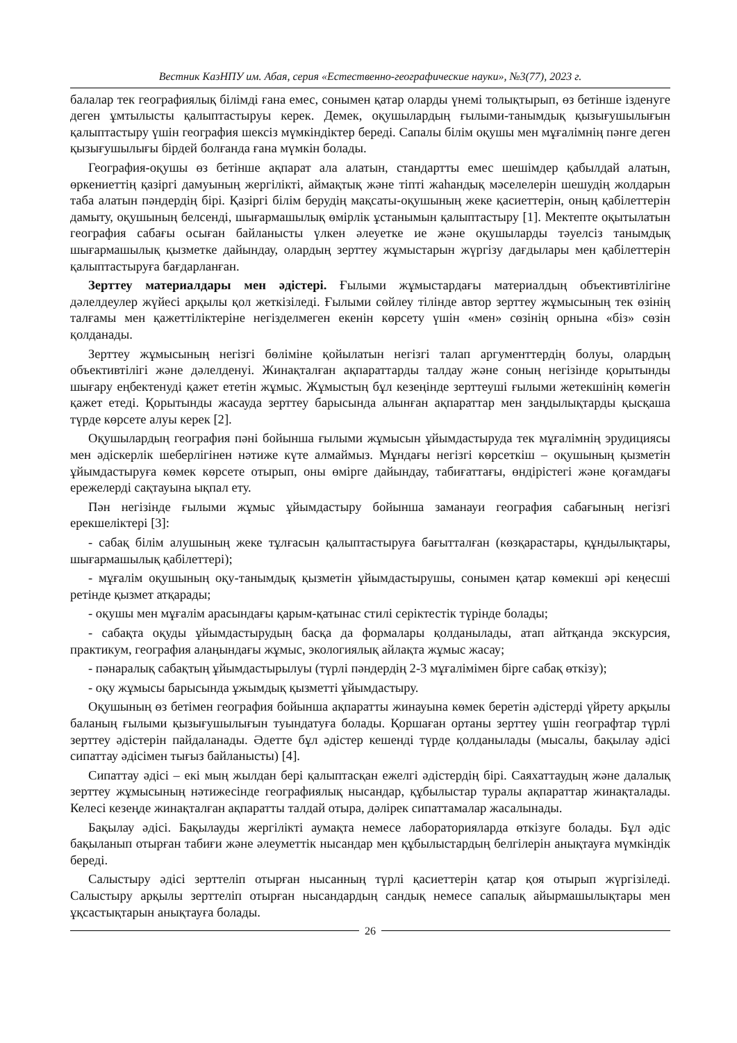Вестник КазНПУ им. Абая, серия «Естественно-географические науки», №3(77), 2023 г.
балалар тек географиялық білімді ғана емес, сонымен қатар оларды үнемі толықтырып, өз бетінше ізденуге деген ұмтылысты қалыптастыруы керек. Демек, оқушылардың ғылыми-танымдық қызығушылығын қалыптастыру үшін география шексіз мүмкіндіктер береді. Сапалы білім оқушы мен мұғалімнің пәнге деген қызығушылығы бірдей болғанда ғана мүмкін болады.
География-оқушы өз бетінше ақпарат ала алатын, стандартты емес шешімдер қабылдай алатын, өркениеттің қазіргі дамуының жергілікті, аймақтық және тіпті жаһандық мәселелерін шешудің жолдарын таба алатын пәндердің бірі. Қазіргі білім берудің мақсаты-оқушының жеке қасиеттерін, оның қабілеттерін дамыту, оқушының белсенді, шығармашылық өмірлік ұстанымын қалыптастыру [1]. Мектепте оқытылатын география сабағы осыған байланысты үлкен әлеуетке ие және оқушыларды тәуелсіз танымдық шығармашылық қызметке дайындау, олардың зерттеу жұмыстарын жүргізу дағдылары мен қабілеттерін қалыптастыруға бағдарланған.
Зерттеу материалдары мен әдістері. Ғылыми жұмыстардағы материалдың объективтілігіне дәлелдеулер жүйесі арқылы қол жеткізіледі. Ғылыми сөйлеу тілінде автор зерттеу жұмысының тек өзінің талғамы мен қажеттіліктеріне негізделмеген екенін көрсету үшін «мен» сөзінің орнына «біз» сөзін қолданады.
Зерттеу жұмысының негізгі бөліміне қойылатын негізгі талап аргументтердің болуы, олардың объективтілігі және дәлелденуі. Жинақталған ақпараттарды талдау және соның негізінде қорытынды шығару еңбектенуді қажет ететін жұмыс. Жұмыстың бұл кезеңінде зерттеуші ғылыми жетекшінің көмегін қажет етеді. Қорытынды жасауда зерттеу барысында алынған ақпараттар мен заңдылықтарды қысқаша түрде көрсете алуы керек [2].
Оқушылардың география пәні бойынша ғылыми жұмысын ұйымдастыруда тек мұғалімнің эрудициясы мен әдіскерлік шеберлігінен нәтиже күте алмаймыз. Мұндағы негізгі көрсеткіш – оқушының қызметін ұйымдастыруға көмек көрсете отырып, оны өмірге дайындау, табиғаттағы, өндірістегі және қоғамдағы ережелерді сақтауына ықпал ету.
Пән негізінде ғылыми жұмыс ұйымдастыру бойынша заманауи география сабағының негізгі ерекшеліктері [3]:
- сабақ білім алушының жеке тұлғасын қалыптастыруға бағытталған (көзқарастары, құндылықтары, шығармашылық қабілеттері);
- мұғалім оқушының оқу-танымдық қызметін ұйымдастырушы, сонымен қатар көмекші әрі кеңесші ретінде қызмет атқарады;
- оқушы мен мұғалім арасындағы қарым-қатынас стилі серіктестік түрінде болады;
- сабақта оқуды ұйымдастырудың басқа да формалары қолданылады, атап айтқанда экскурсия, практикум, география алаңындағы жұмыс, экологиялық айлақта жұмыс жасау;
- пәнаралық сабақтың ұйымдастырылуы (түрлі пәндердің 2-3 мұғалімімен бірге сабақ өткізу);
- оқу жұмысы барысында ұжымдық қызметті ұйымдастыру.
Оқушының өз бетімен география бойынша ақпаратты жинауына көмек беретін әдістерді үйрету арқылы баланың ғылыми қызығушылығын туындатуға болады. Қоршаған ортаны зерттеу үшін географтар түрлі зерттеу әдістерін пайдаланады. Әдетте бұл әдістер кешенді түрде қолданылады (мысалы, бақылау әдісі сипаттау әдісімен тығыз байланысты) [4].
Сипаттау әдісі – екі мың жылдан бері қалыптасқан ежелгі әдістердің бірі. Саяхаттаудың және далалық зерттеу жұмысының нәтижесінде географиялық нысандар, құбылыстар туралы ақпараттар жинақталады. Келесі кезеңде жинақталған ақпаратты талдай отыра, дәлірек сипаттамалар жасалынады.
Бақылау әдісі. Бақылауды жергілікті аумақта немесе лабораторияларда өткізуге болады. Бұл әдіс бақыланып отырған табиғи және әлеуметтік нысандар мен құбылыстардың белгілерін анықтауға мүмкіндік береді.
Салыстыру әдісі зерттеліп отырған нысанның түрлі қасиеттерін қатар қоя отырып жүргізіледі. Салыстыру арқылы зерттеліп отырған нысандардың сандық немесе сапалық айырмашылықтары мен ұқсастықтарын анықтауға болады.
26